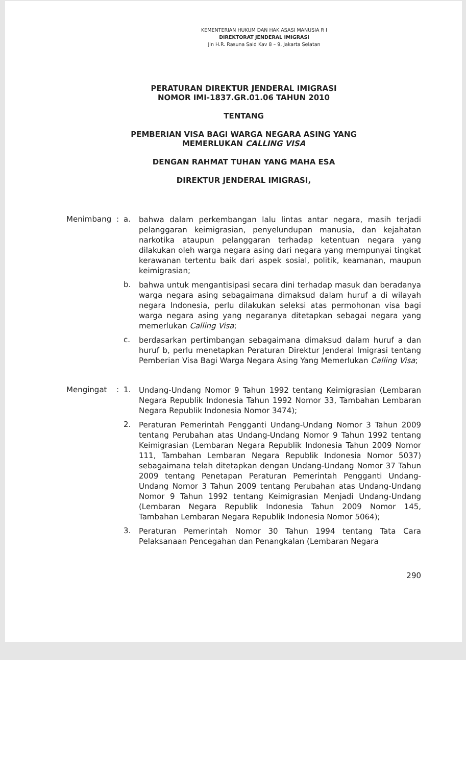KEMENTERIAN HUKUM DAN HAK ASASI MANUSIA R I
DIREKTORAT JENDERAL IMIGRASI
Jln H.R. Rasuna Said Kav 8 – 9, Jakarta Selatan
PERATURAN DIREKTUR JENDERAL IMIGRASI
NOMOR IMI-1837.GR.01.06 TAHUN 2010
TENTANG
PEMBERIAN VISA BAGI WARGA NEGARA ASING YANG
MEMERLUKAN CALLING VISA
DENGAN RAHMAT TUHAN YANG MAHA ESA
DIREKTUR JENDERAL IMIGRASI,
Menimbang : a.
bahwa dalam perkembangan lalu lintas antar negara, masih terjadi pelanggaran keimigrasian, penyelundupan manusia, dan kejahatan narkotika ataupun pelanggaran terhadap ketentuan negara yang dilakukan oleh warga negara asing dari negara yang mempunyai tingkat kerawanan tertentu baik dari aspek sosial, politik, keamanan, maupun keimigrasian;
b.
bahwa untuk mengantisipasi secara dini terhadap masuk dan beradanya warga negara asing sebagaimana dimaksud dalam huruf a di wilayah negara Indonesia, perlu dilakukan seleksi atas permohonan visa bagi warga negara asing yang negaranya ditetapkan sebagai negara yang memerlukan Calling Visa;
c.
berdasarkan pertimbangan sebagaimana dimaksud dalam huruf a dan huruf b, perlu menetapkan Peraturan Direktur Jenderal Imigrasi tentang Pemberian Visa Bagi Warga Negara Asing Yang Memerlukan Calling Visa;
Mengingat : 1.
Undang-Undang Nomor 9 Tahun 1992 tentang Keimigrasian (Lembaran Negara Republik Indonesia Tahun 1992 Nomor 33, Tambahan Lembaran Negara Republik Indonesia Nomor 3474);
2.
Peraturan Pemerintah Pengganti Undang-Undang Nomor 3 Tahun 2009 tentang Perubahan atas Undang-Undang Nomor 9 Tahun 1992 tentang Keimigrasian (Lembaran Negara Republik Indonesia Tahun 2009 Nomor 111, Tambahan Lembaran Negara Republik Indonesia Nomor 5037) sebagaimana telah ditetapkan dengan Undang-Undang Nomor 37 Tahun 2009 tentang Penetapan Peraturan Pemerintah Pengganti Undang-Undang Nomor 3 Tahun 2009 tentang Perubahan atas Undang-Undang Nomor 9 Tahun 1992 tentang Keimigrasian Menjadi Undang-Undang (Lembaran Negara Republik Indonesia Tahun 2009 Nomor 145, Tambahan Lembaran Negara Republik Indonesia Nomor 5064);
3.
Peraturan Pemerintah Nomor 30 Tahun 1994 tentang Tata Cara Pelaksanaan Pencegahan dan Penangkalan (Lembaran Negara
290